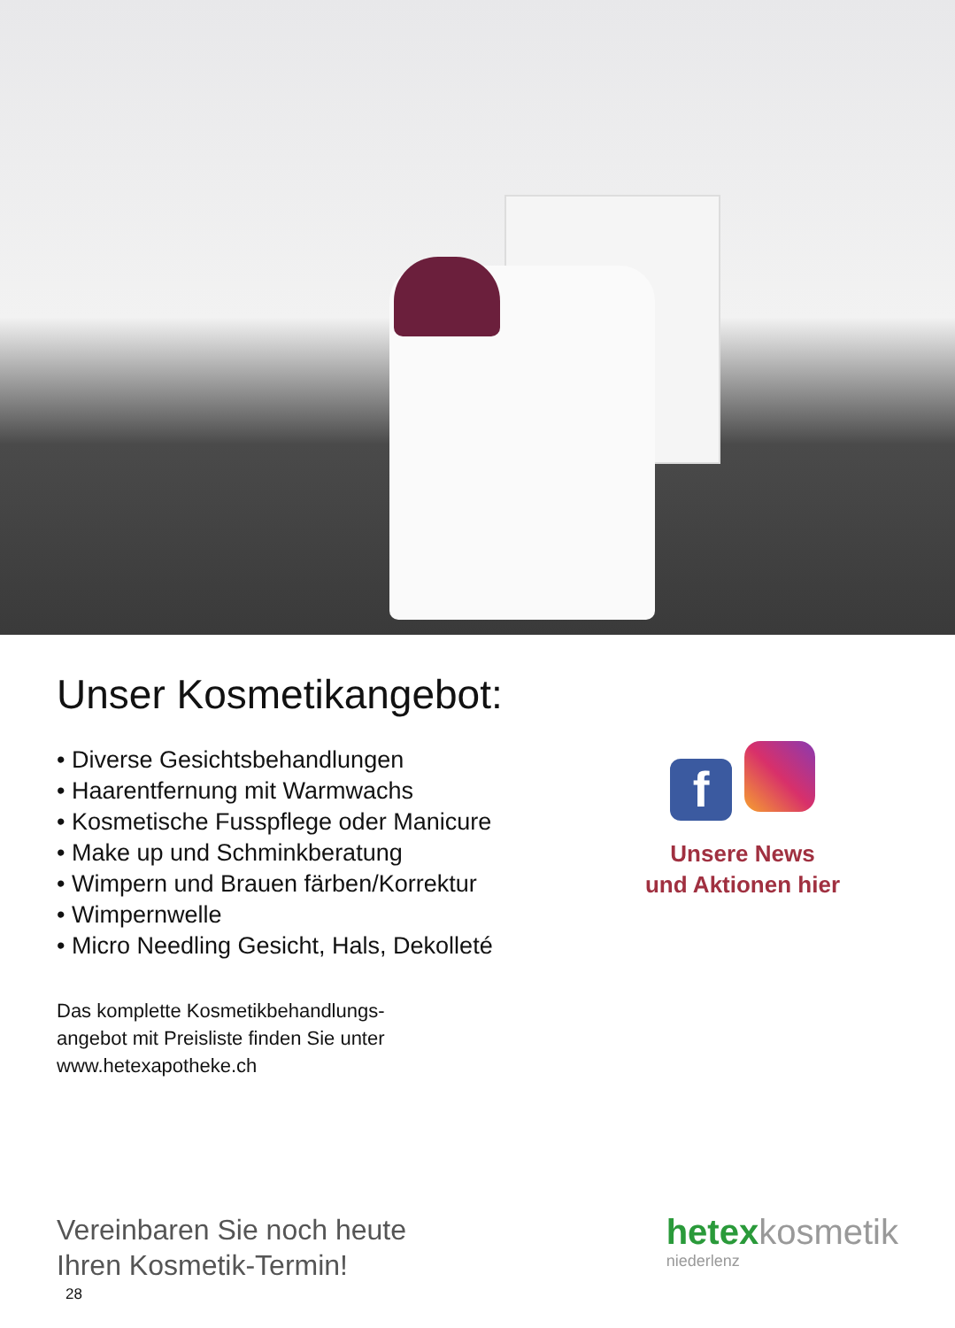Unser Kosmetikangebot:
• Diverse Gesichtsbehandlungen
• Haarentfernung mit Warmwachs
• Kosmetische Fusspflege oder Manicure
• Make up und Schminkberatung
• Wimpern und Brauen färben/Korrektur
• Wimpernwelle
• Micro Needling Gesicht, Hals, Dekolleté
Das komplette Kosmetikbehandlungs-
angebot mit Preisliste finden Sie unter
www.hetexapotheke.ch
f
Unsere News
und Aktionen hier
Vereinbaren Sie noch heute
Ihren Kosmetik-Termin!
hetexkosmetik
niederlenz
28